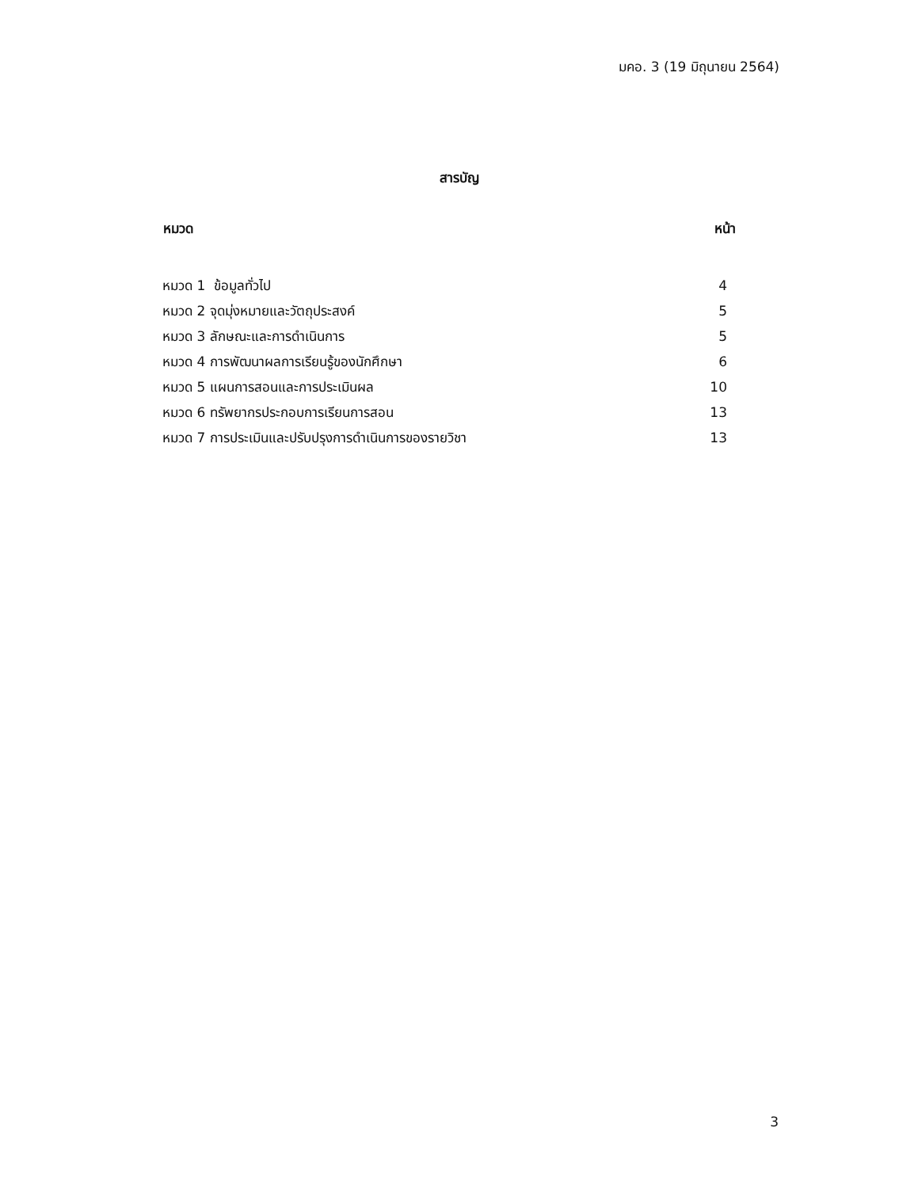มคอ. 3 (19 มิถุนายน 2564)
สารบัญ
| หมวด | หน้า |
| --- | --- |
| หมวด 1 ข้อมูลทั่วไป | 4 |
| หมวด 2 จุดมุ่งหมายและวัตถุประสงค์ | 5 |
| หมวด 3 ลักษณะและการดำเนินการ | 5 |
| หมวด 4 การพัฒนาผลการเรียนรู้ของนักศึกษา | 6 |
| หมวด 5 แผนการสอนและการประเมินผล | 10 |
| หมวด 6 ทรัพยากรประกอบการเรียนการสอน | 13 |
| หมวด 7 การประเมินและปรับปรุงการดำเนินการของรายวิชา | 13 |
3